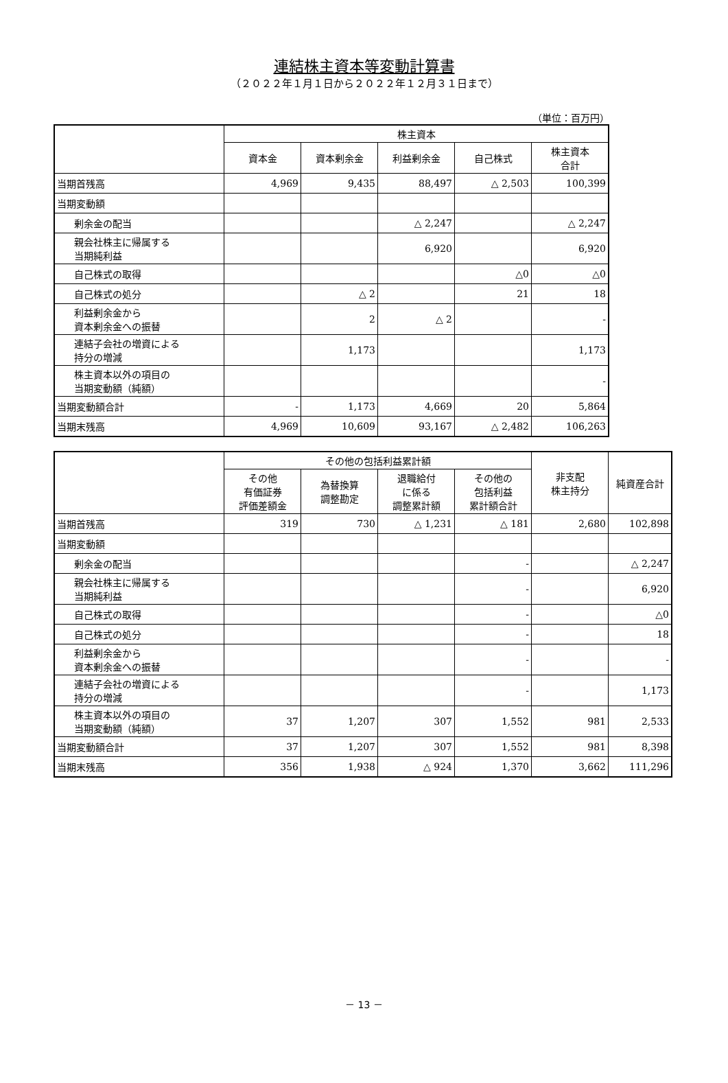連結株主資本等変動計算書
（２０２２年１月１日から２０２２年１２月３１日まで）
（単位：百万円）
| | 株主資本 | | | | |
| --- | --- | --- | --- | --- | --- |
| | 資本金 | 資本剰余金 | 利益剰余金 | 自己株式 | 株主資本 合計 |
| 当期首残高 | 4,969 | 9,435 | 88,497 | △ 2,503 | 100,399 |
| 当期変動額 | | | | | |
| 剰余金の配当 | | | △ 2,247 | | △ 2,247 |
| 親会社株主に帰属する 当期純利益 | | | 6,920 | | 6,920 |
| 自己株式の取得 | | | | △0 | △0 |
| 自己株式の処分 | | △ 2 | | 21 | 18 |
| 利益剰余金から 資本剰余金への振替 | | 2 | △ 2 | | - |
| 連結子会社の増資による 持分の増減 | | 1,173 | | | 1,173 |
| 株主資本以外の項目の 当期変動額（純額） | | | | | - |
| 当期変動額合計 | - | 1,173 | 4,669 | 20 | 5,864 |
| 当期末残高 | 4,969 | 10,609 | 93,167 | △ 2,482 | 106,263 |
| | その他の包括利益累計額 | | | | 非支配 株主持分 | 純資産合計 |
| --- | --- | --- | --- | --- | --- | --- |
| | その他 有価証券 評価差額金 | 為替換算 調整勘定 | 退職給付 に係る 調整累計額 | その他の 包括利益 累計額合計 | | |
| 当期首残高 | 319 | 730 | △ 1,231 | △ 181 | 2,680 | 102,898 |
| 当期変動額 | | | | | | |
| 剰余金の配当 | | | | - | | △ 2,247 |
| 親会社株主に帰属する 当期純利益 | | | | - | | 6,920 |
| 自己株式の取得 | | | | - | | △0 |
| 自己株式の処分 | | | | - | | 18 |
| 利益剰余金から 資本剰余金への振替 | | | | - | | - |
| 連結子会社の増資による 持分の増減 | | | | - | | 1,173 |
| 株主資本以外の項目の 当期変動額（純額） | 37 | 1,207 | 307 | 1,552 | 981 | 2,533 |
| 当期変動額合計 | 37 | 1,207 | 307 | 1,552 | 981 | 8,398 |
| 当期末残高 | 356 | 1,938 | △ 924 | 1,370 | 3,662 | 111,296 |
－ 13 －